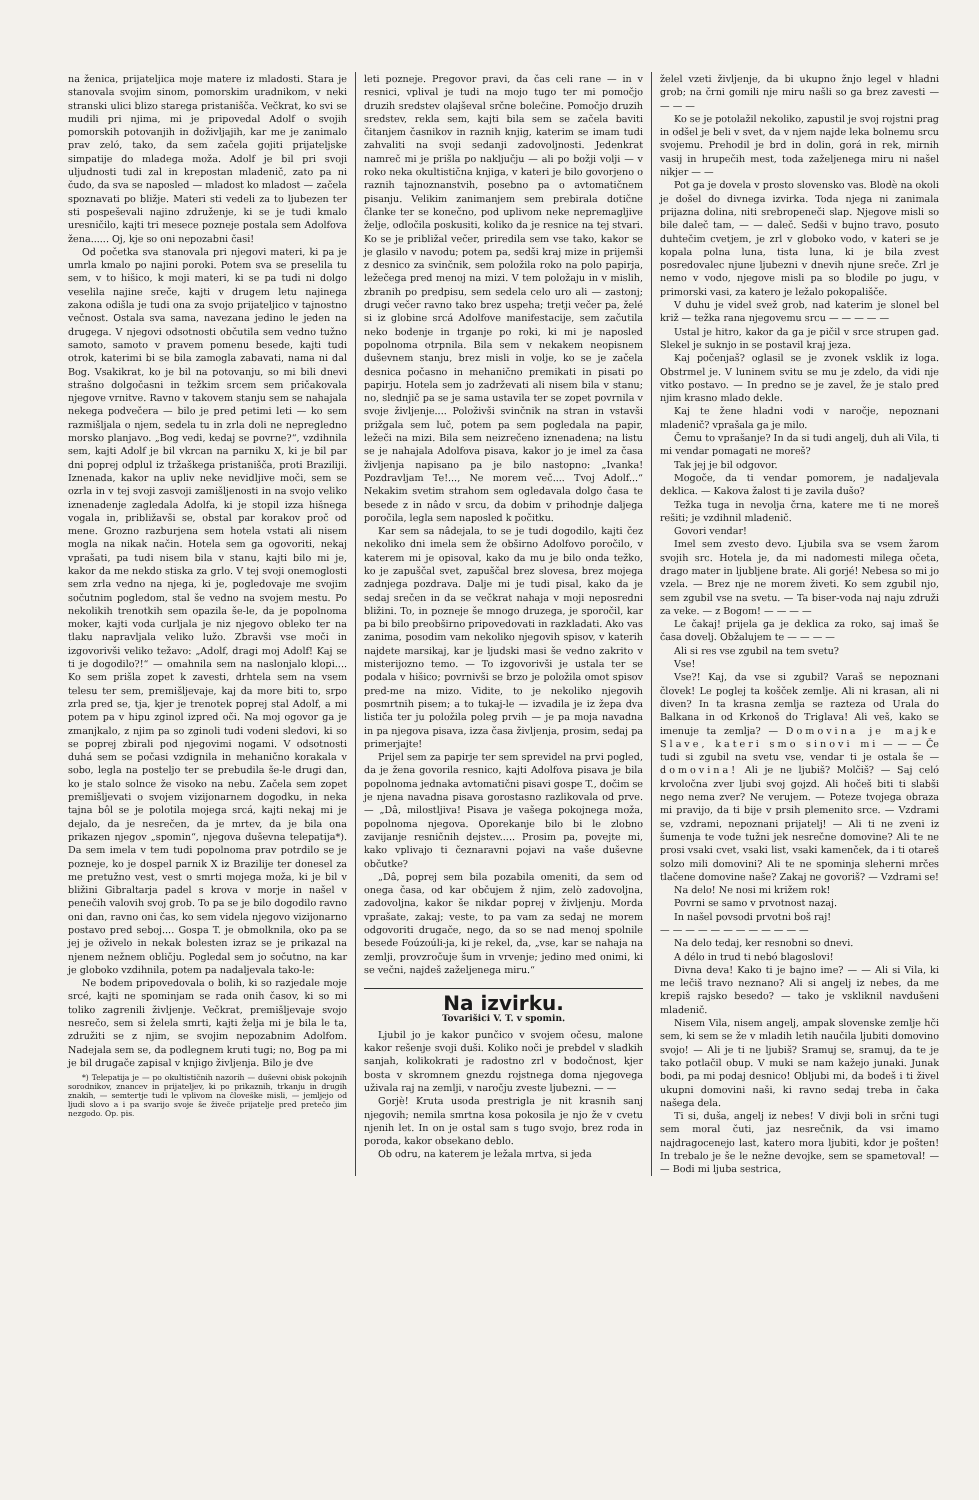na ženica, prijateljica moje matere iz mladosti. Stara je stanovala svojim sinom, pomorskim uradnikom, v neki stranski ulici blizo starega pristanišča. Večkrat, ko svi se mudili pri njima, mi je pripovedal Adolf o svojih pomorskih potovanjih in doživljajih, kar me je zanimalo prav zeló, tako, da sem začela gojiti prijateljske simpatije do mladega moža. Adolf je bil pri svoji uljudnosti tudi zal in krepostan mladenič, zato pa ni čudo, da sva se naposled — mladost ko mladost — začela spoznavati po bližje. Materi sti vedeli za to ljubezen ter sti pospeševali najino združenje, ki se je tudi kmalo uresničilo, kajti tri mesece pozneje postala sem Adolfova žena...... Oj, kje so oni nepozabni časi!
Od početka sva stanovala pri njegovi materi, ki pa je umrla kmalo po najini poroki. Potem sva se preselila tu sem, v to hišico, k moji materi, ki se pa tudi ni dolgo veselila najine sreče, kajti v drugem letu najinega zakona odišla je tudi ona za svojo prijateljico v tajnostno večnost. Ostala sva sama, navezana jedino le jeden na drugega. V njegovi odsotnosti občutila sem vedno tužno samoto, samoto v pravem pomenu besede, kajti tudi otrok, katerimi bi se bila zamogla zabavati, nama ni dal Bog. Vsakikrat, ko je bil na potovanju, so mi bili dnevi strašno dolgočasni in težkim srcem sem pričakovala njegove vrnitve. Ravno v takovem stanju sem se nahajala nekega podvečera — bilo je pred petimi leti — ko sem razmišljala o njem, sedela tu in zrla doli ne nepregledno morsko planjavo. „Bog vedi, kedaj se povrne?“, vzdihnila sem, kajti Adolf je bil vkrcan na parniku X, ki je bil par dni poprej odplul iz tržaškega pristanišča, proti Braziliji. Iznenada, kakor na upliv neke nevidljive moči, sem se ozrla in v tej svoji zasvoji zamišljenosti in na svojo veliko iznenadenje zagledala Adolfa, ki je stopil izza hišnega vogala in, približavši se, obstal par korakov proč od mene. Grozno razburjena sem hotela vstati ali nisem mogla na nikak način. Hotela sem ga ogovoriti, nekaj vprašati, pa tudi nisem bila v stanu, kajti bilo mi je, kakor da me nekdo stiska za grlo. V tej svoji onemoglosti sem zrla vedno na njega, ki je, pogledovaje me svojim sočutnim pogledom, stal še vedno na svojem mestu. Po nekolikih trenotkih sem opazila še-le, da je popolnoma moker, kajti voda curljala je niz njegovo obleko ter na tlaku napravljala veliko lužo. Zbravši vse moči in izgovorivši veliko težavo: „Adolf, dragi moj Adolf! Kaj se ti je dogodilo?!“ — omahnila sem na naslonjalo klopi.... Ko sem prišla zopet k zavesti, drhtela sem na vsem telesu ter sem, premišljevaje, kaj da more biti to, srpo zrla pred se, tja, kjer je trenotek poprej stal Adolf, a mi potem pa v hipu zginol izpred oči. Na moj ogovor ga je zmanjkalo, z njim pa so zginoli tudi vodeni sledovi, ki so se poprej zbirali pod njegovimi nogami. V odsotnosti duhá sem se počasi vzdignila in mehanično korakala v sobo, legla na posteljo ter se prebudila še-le drugi dan, ko je stalo solnce že visoko na nebu. Začela sem zopet premišljevati o svojem vizijonarnem dogodku, in neka tajna bôl se je polotila mojega srcá, kajti nekaj mi je dejalo, da je nesrečen, da je mrtev, da je bila ona prikazen njegov „spomin“, njegova duševna telepatija*). Da sem imela v tem tudi popolnoma prav potrdilo se je pozneje, ko je dospel parnik X iz Brazilije ter donesel za me pretužno vest, vest o smrti mojega moža, ki je bil v bližini Gibraltarja padel s krova v morje in našel v penečih valovih svoj grob. To pa se je bilo dogodilo ravno oni dan, ravno oni čas, ko sem videla njegovo vizijonarno postavo pred seboj.... Gospa T. je obmolknila, oko pa se jej je oživelo in nekak bolesten izraz se je prikazal na njenem nežnem obličju. Pogledal sem jo sočutno, na kar je globoko vzdihnila, potem pa nadaljevala tako-le:
Ne bodem pripovedovala o bolih, ki so razjedale moje srcé, kajti ne spominjam se rada onih časov, ki so mi toliko zagrenili življenje. Večkrat, premišljevaje svojo nesrečo, sem si želela smrti, kajti želja mi je bila le ta, združiti se z njim, se svojim nepozabnim Adolfom. Nadejala sem se, da podlegnem kruti tugi; no, Bog pa mi je bil drugače zapisal v knjigo življenja. Bilo je dve
*) Telepatija je — po okultističnih nazorih — duševni obisk pokojnih sorodnikov, znancev in prijateljev, ki po prikaznih, trkanju in drugih znakih, — semtertje tudi le vplivom na človeške misli, — jemljejo od ljudi slovo a i pa svarijo svoje še živeče prijatelje pred pretečo jim nezgodo. Op. pis.
leti pozneje. Pregovor pravi, da čas celi rane — in v resnici, vplival je tudi na mojo tugo ter mi pomočjo druzih sredstev olajševal srčne bolečine. Pomočjo druzih sredstev, rekla sem, kajti bila sem se začela baviti čitanjem časnikov in raznih knjig, katerim se imam tudi zahvaliti na svoji sedanji zadovoljnosti. Jedenkrat namreč mi je prišla po naključju — ali po božji volji — v roko neka okultistična knjiga, v kateri je bilo govorjeno o raznih tajnoznanstvih, posebno pa o avtomatičnem pisanju. Velikim zanimanjem sem prebirala dotične članke ter se konečno, pod uplivom neke nepremagljive želje, odločila poskusiti, koliko da je resnice na tej stvari. Ko se je približal večer, priredila sem vse tako, kakor se je glasilo v navodu; potem pa, sedši kraj mize in prijemši z desnico za svinčnik, sem položila roko na polo papirja, ležečega pred menoj na mizi. V tem položaju in v mislih, zbranih po predpisu, sem sedela celo uro ali — zastonj; drugi večer ravno tako brez uspeha; tretji večer pa, želé si iz globine srcá Adolfove manifestacije, sem začutila neko bodenje in trganje po roki, ki mi je naposled popolnoma otrpnila. Bila sem v nekakem neopisnem duševnem stanju, brez misli in volje, ko se je začela desnica počasno in mehanično premikati in pisati po papirju. Hotela sem jo zadrževati ali nisem bila v stanu; no, slednjič pa se je sama ustavila ter se zopet povrnila v svoje življenje.... Položivši svinčnik na stran in vstavši prižgala sem luč, potem pa sem pogledala na papir, ležeči na mizi. Bila sem neizrečeno iznenadena; na listu se je nahajala Adolfova pisava, kakor jo je imel za časa življenja napisano pa je bilo nastopno: „Ivanka! Pozdravljam Te!..., Ne morem več.... Tvoj Adolf...“ Nekakim svetim strahom sem ogledavala dolgo časa te besede z in nâdo v srcu, da dobim v prihodnje daljega poročila, legla sem naposled k počitku.
Kar sem sa nâdejala, to se je tudi dogodilo, kajti čez nekoliko dni imela sem že obširno Adolfovo poročilo, v katerem mi je opisoval, kako da mu je bilo onda težko, ko je zapuščal svet, zapuščal brez slovesa, brez mojega zadnjega pozdrava. Dalje mi je tudi pisal, kako da je sedaj srečen in da se večkrat nahaja v moji neposredni bližini. To, in pozneje še mnogo druzega, je sporočil, kar pa bi bilo preobširno pripovedovati in razkladati. Ako vas zanima, posodim vam nekoliko njegovih spisov, v katerih najdete marsikaj, kar je ljudski masi še vedno zakrito v misterijozno temo. — To izgovorivši je ustala ter se podala v hišico; povrnivši se brzo je položila omot spisov pred-me na mizo. Vidite, to je nekoliko njegovih posmrtnih pisem; a to tukaj-le — izvadila je iz žepa dva lističa ter ju položila poleg prvih — je pa moja navadna in pa njegova pisava, izza časa življenja, prosim, sedaj pa primerjajte!
Prijel sem za papirje ter sem sprevidel na prvi pogled, da je žena govorila resnico, kajti Adolfova pisava je bila popolnoma jednaka avtomatični pisavi gospe T., dočim se je njena navadna pisava gorostasno razlikovala od prve. — „Dâ, milostljiva! Pisava je vašega pokojnega moža, popolnoma njegova. Oporekanje bilo bi le zlobno zavijanje resničnih dejstev..... Prosim pa, povejte mi, kako vplivajo ti čeznaravni pojavi na vaše duševne občutke?
„Dâ, poprej sem bila pozabila omeniti, da sem od onega časa, od kar občujem ž njim, zelò zadovoljna, zadovoljna, kakor še nikdar poprej v življenju. Morda vprašate, zakaj; veste, to pa vam za sedaj ne morem odgovoriti drugače, nego, da so se nad menoj spolnile besede Foúzoúli-ja, ki je rekel, da, „vse, kar se nahaja na zemlji, provzročuje šum in vrvenje; jedino med onimi, ki se večni, najdeš zaželjenega miru.“
Na izvirku.
Tovarišici V. T. v spomin.
Ljubil jo je kakor punčico v svojem očesu, malone kakor rešenje svoji duši. Koliko noči je prebdel v sladkih sanjah, kolikokrati je radostno zrl v bodočnost, kjer bosta v skromnem gnezdu rojstnega doma njegovega uživala raj na zemlji, v naročju zveste ljubezni. — —
Gorjè! Kruta usoda prestrigla je nit krasnih sanj njegovih; nemila smrtna kosa pokosila je njo že v cvetu njenih let. In on je ostal sam s tugo svojo, brez roda in poroda, kakor obsekano deblo.
Ob odru, na katerem je ležala mrtva, si jeda
želel vzeti življenje, da bi ukupno žnjo legel v hladni grob; na črni gomili nje miru našli so ga brez zavesti — — — —
Ko se je potolažil nekoliko, zapustil je svoj rojstni prag in odšel je beli v svet, da v njem najde leka bolnemu srcu svojemu. Prehodil je brd in dolin, gorá in rek, mirnih vasij in hrupečih mest, toda zaželjenega miru ni našel nikjer — —
Pot ga je dovela v prosto slovensko vas. Blodè na okoli je došel do divnega izvirka. Toda njega ni zanimala prijazna dolina, niti srebropeneči slap. Njegove misli so bile daleč tam, — — daleč. Sedši v bujno travo, posuto duhtečim cvetjem, je zrl v globoko vodo, v kateri se je kopala polna luna, tista luna, ki je bila zvest posredovalec njune ljubezni v dnevih njune sreče. Zrl je nemo v vodo, njegove misli pa so blodile po jugu, v primorski vasi, za katero je ležalo pokopališče.
V duhu je videl svež grob, nad katerim je slonel bel križ — težka rana njegovemu srcu — — — — —
Ustal je hitro, kakor da ga je pičil v srce strupen gad. Slekel je suknjo in se postavil kraj jeza.
Kaj počenjaš? oglasil se je zvonek vsklik iz loga. Obstrmel je. V luninem svitu se mu je zdelo, da vidi nje vitko postavo. — In predno se je zavel, že je stalo pred njim krasno mlado dekle.
Kaj te žene hladni vodi v naročje, nepoznani mladenič? vprašala ga je milo.
Čemu to vprašanje? In da si tudi angelj, duh ali Vila, ti mi vendar pomagati ne moreš?
Tak jej je bil odgovor.
Mogoče, da ti vendar pomorem, je nadaljevala deklica. — Kakova žalost ti je zavila dušo?
Težka tuga in nevolja črna, katere me ti ne moreš rešiti; je vzdihnil mladenič.
Govori vendar!
Imel sem zvesto devo. Ljubila sva se vsem žarom svojih src. Hotela je, da mi nadomesti milega očeta, drago mater in ljubljene brate. Ali gorjé! Nebesa so mi jo vzela. — Brez nje ne morem živeti. Ko sem zgubil njo, sem zgubil vse na svetu. — Ta biser-voda naj naju združi za veke. — z Bogom! — — — —
Le čakaj! prijela ga je deklica za roko, saj imaš še časa dovelj. Obžalujem te — — — —
Ali si res vse zgubil na tem svetu?
Vse!
Vse?! Kaj, da vse si zgubil? Varaš se nepoznani človek! Le poglej ta košček zemlje. Ali ni krasan, ali ni diven? In ta krasna zemlja se razteza od Urala do Balkana in od Krkonoš do Triglava! Ali veš, kako se imenuje ta zemlja? — Domovina je majke Slave, kateri smo sinovi mi — — — Če tudi si zgubil na svetu vse, vendar ti je ostala še — domovina! Ali je ne ljubiš? Molčiš? — Saj celó krvoločna zver ljubi svoj gojzd. Ali hočeš biti ti slabši nego nema zver? Ne verujem. — Poteze tvojega obraza mi pravijo, da ti bije v prsih plemenito srce. — Vzdrami se, vzdrami, nepoznani prijatelj! — Ali ti ne zveni iz šumenja te vode tužni jek nesrečne domovine? Ali te ne prosi vsaki cvet, vsaki list, vsaki kamenček, da i ti otareš solzo mili domovini? Ali te ne spominja sleherni mrčes tlačene domovine naše? Zakaj ne govoriš? — Vzdrami se!
Na delo! Ne nosi mi križem rok!
Povrni se samo v prvotnost nazaj.
In našel povsodi prvotni boš raj!
— — — — — — — — — — — —
Na delo tedaj, ker resnobni so dnevi.
A délo in trud ti nebó blagoslovi!
Divna deva! Kako ti je bajno ime? — — Ali si Vila, ki me lečiš travo neznano? Ali si angelj iz nebes, da me krepiš rajsko besedo? — tako je vskliknil navdušeni mladenič.
Nisem Vila, nisem angelj, ampak slovenske zemlje hči sem, ki sem se že v mladih letih naučila ljubiti domovino svojo! — Ali je ti ne ljubiš? Sramuj se, sramuj, da te je tako potlačil obup. V muki se nam kažejo junaki. Junak bodi, pa mi podaj desnico! Obljubi mi, da bodeš i ti živel ukupni domovini naši, ki ravno sedaj treba in čaka našega dela.
Ti si, duša, angelj iz nebes! V divji boli in srčni tugi sem moral čuti, jaz nesrečnik, da vsi imamo najdragocenejo last, katero mora ljubiti, kdor je pošten! In trebalo je še le nežne devojke, sem se spametoval! — — Bodi mi ljuba sestrica,